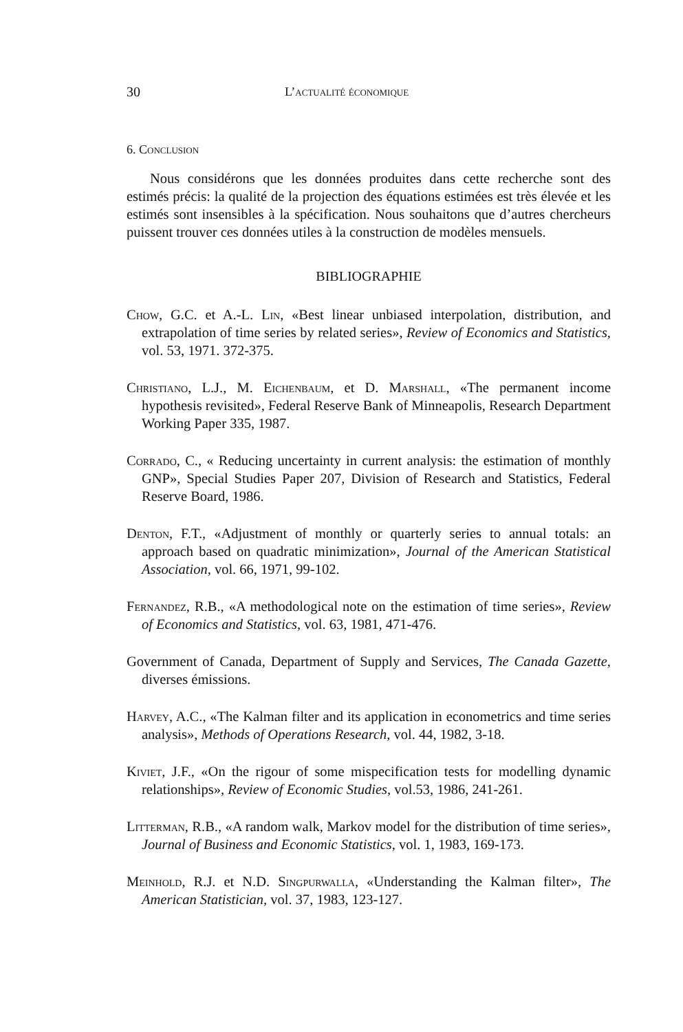30 L’actualité économique
6. Conclusion
Nous considérons que les données produites dans cette recherche sont des estimés précis: la qualité de la projection des équations estimées est très élevée et les estimés sont insensibles à la spécification. Nous souhaitons que d’autres chercheurs puissent trouver ces données utiles à la construction de modèles mensuels.
BIBLIOGRAPHIE
Chow, G.C. et A.-L. Lin, «Best linear unbiased interpolation, distribution, and extrapolation of time series by related series», Review of Economics and Statistics, vol. 53, 1971. 372-375.
Christiano, L.J., M. Eichenbaum, et D. Marshall, «The permanent income hypothesis revisited», Federal Reserve Bank of Minneapolis, Research Department Working Paper 335, 1987.
Corrado, C., « Reducing uncertainty in current analysis: the estimation of monthly GNP», Special Studies Paper 207, Division of Research and Statistics, Federal Reserve Board, 1986.
Denton, F.T., «Adjustment of monthly or quarterly series to annual totals: an approach based on quadratic minimization», Journal of the American Statistical Association, vol. 66, 1971, 99-102.
Fernandez, R.B., «A methodological note on the estimation of time series», Review of Economics and Statistics, vol. 63, 1981, 471-476.
Government of Canada, Department of Supply and Services, The Canada Gazette, diverses émissions.
Harvey, A.C., «The Kalman filter and its application in econometrics and time series analysis», Methods of Operations Research, vol. 44, 1982, 3-18.
Kiviet, J.F., «On the rigour of some mispecification tests for modelling dynamic relationships», Review of Economic Studies, vol.53, 1986, 241-261.
Litterman, R.B., «A random walk, Markov model for the distribution of time series», Journal of Business and Economic Statistics, vol. 1, 1983, 169-173.
Meinhold, R.J. et N.D. Singpurwalla, «Understanding the Kalman filter», The American Statistician, vol. 37, 1983, 123-127.